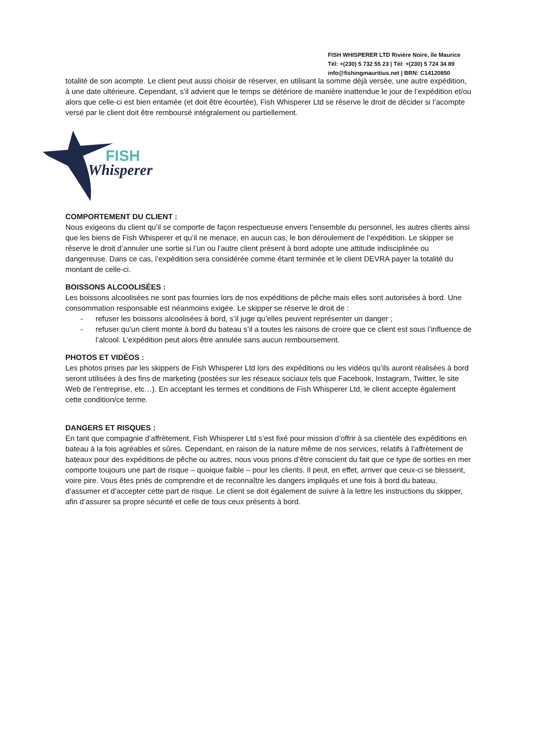FISH WHISPERER LTD Rivière Noire, île Maurice
Tél: +(230) 5 732 55 23 | Tél: +(230) 5 724 34 89
info@fishingmauritius.net | BRN: C14120850
totalité de son acompte. Le client peut aussi choisir de réserver, en utilisant la somme déjà versée, une autre expédition, à une date ultérieure. Cependant, s’il advient que le temps se détériore de manière inattendue le jour de l’expédition et/ou alors que celle-ci est bien entamée (et doit être écourtée), Fish Whisperer Ltd se réserve le droit de décider si l’acompte versé par le client doit être remboursé intégralement ou partiellement.
FISH
Whisperer
COMPORTEMENT DU CLIENT :
Nous exigeons du client qu’il se comporte de façon respectueuse envers l’ensemble du personnel, les autres clients ainsi que les biens de Fish Whisperer et qu’il ne menace, en aucun cas, le bon déroulement de l’expédition. Le skipper se réserve le droit d’annuler une sortie si l’un ou l’autre client présent à bord adopte une attitude indisciplinée ou dangereuse. Dans ce cas, l’expédition sera considérée comme étant terminée et le client DEVRA payer la totalité du montant de celle-ci.
BOISSONS ALCOOLISÉES :
Les boissons alcoolisées ne sont pas fournies lors de nos expéditions de pêche mais elles sont autorisées à bord. Une consommation responsable est néanmoins exigée. Le skipper se réserve le droit de :
- refuser les boissons alcoolisées à bord, s’il juge qu’elles peuvent représenter un danger ;
- refuser qu’un client monte à bord du bateau s’il a toutes les raisons de croire que ce client est sous l’influence de l’alcool. L’expédition peut alors être annulée sans aucun remboursement.
PHOTOS ET VIDÉOS :
Les photos prises par les skippers de Fish Whisperer Ltd lors des expéditions ou les vidéos qu’ils auront réalisées à bord seront utilisées à des fins de marketing (postées sur les réseaux sociaux tels que Facebook, Instagram, Twitter, le site Web de l’entreprise, etc…). En acceptant les termes et conditions de Fish Whisperer Ltd, le client accepte également cette condition/ce terme.
DANGERS ET RISQUES :
En tant que compagnie d’affrètement, Fish Whisperer Ltd s’est fixé pour mission d’offrir à sa clientèle des expéditions en bateau à la fois agréables et sûres. Cependant, en raison de la nature même de nos services, relatifs à l’affrètement de bateaux pour des expéditions de pêche ou autres, nous vous prions d’être conscient du fait que ce type de sorties en mer comporte toujours une part de risque – quoique faible – pour les clients. Il peut, en effet, arriver que ceux-ci se blessent, voire pire. Vous êtes priés de comprendre et de reconnaître les dangers impliqués et une fois à bord du bateau, d’assumer et d’accepter cette part de risque. Le client se doit également de suivre à la lettre les instructions du skipper, afin d’assurer sa propre sécurité et celle de tous ceux présents à bord.